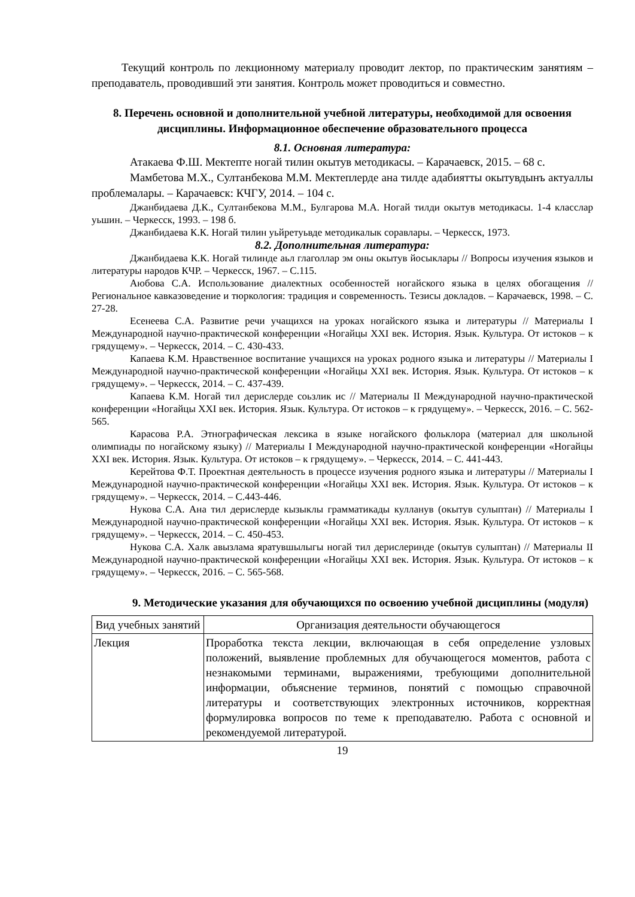Текущий контроль по лекционному материалу проводит лектор, по практическим занятиям – преподаватель, проводивший эти занятия. Контроль может проводиться и совместно.
8. Перечень основной и дополнительной учебной литературы, необходимой для освоения дисциплины. Информационное обеспечение образовательного процесса
8.1. Основная литература:
Атакаева Ф.Ш. Мектепте ногай тилин окытув методикасы. – Карачаевск, 2015. – 68 с.
Мамбетова М.Х., Султанбекова М.М. Мектеплерде ана тилде адабиятты окытувдынъ актуаллы проблемалары. – Карачаевск: КЧГУ, 2014. – 104 с.
Джанбидаева Д.К., Султанбекова М.М., Булгарова М.А. Ногай тилди окытув методикасы. 1-4 класслар уьшин. – Черкесск, 1993. – 198 б.
Джанбидаева К.К. Ногай тилин уьйретуьвде методикалык соравлары. – Черкесск, 1973.
8.2. Дополнительная литература:
Джанбидаева К.К. Ногай тилинде аьл глаголлар эм оны окытув йосыклары // Вопросы изучения языков и литературы народов КЧР. – Черкесск, 1967. – С.115.
Аюбова С.А. Использование диалектных особенностей ногайского языка в целях обогащения // Региональное кавказоведение и тюркология: традиция и современность. Тезисы докладов. – Карачаевск, 1998. – С. 27-28.
Есенеева С.А. Развитие речи учащихся на уроках ногайского языка и литературы // Материалы I Международной научно-практической конференции «Ногайцы XXI век. История. Язык. Культура. От истоков – к грядущему». – Черкесск, 2014. – С. 430-433.
Капаева К.М. Нравственное воспитание учащихся на уроках родного языка и литературы // Материалы I Международной научно-практической конференции «Ногайцы XXI век. История. Язык. Культура. От истоков – к грядущему». – Черкесск, 2014. – С. 437-439.
Капаева К.М. Ногай тил дерислерде соьзлик ис // Материалы II Международной научно-практической конференции «Ногайцы XXI век. История. Язык. Культура. От истоков – к грядущему». – Черкесск, 2016. – С. 562-565.
Карасова Р.А. Этнографическая лексика в языке ногайского фольклора (материал для школьной олимпиады по ногайскому языку) // Материалы I Международной научно-практической конференции «Ногайцы XXI век. История. Язык. Культура. От истоков – к грядущему». – Черкесск, 2014. – С. 441-443.
Керейтова Ф.Т. Проектная деятельность в процессе изучения родного языка и литературы // Материалы I Международной научно-практической конференции «Ногайцы XXI век. История. Язык. Культура. От истоков – к грядущему». – Черкесск, 2014. – С.443-446.
Нукова С.А. Ана тил дерислерде кызыклы грамматикады кулланув (окытув сулыптан) // Материалы I Международной научно-практической конференции «Ногайцы XXI век. История. Язык. Культура. От истоков – к грядущему». – Черкесск, 2014. – С. 450-453.
Нукова С.А. Халк авызлама яратувшылыгы ногай тил дерислеринде (окытув сулыптан) // Материалы II Международной научно-практической конференции «Ногайцы XXI век. История. Язык. Культура. От истоков – к грядущему». – Черкесск, 2016. – С. 565-568.
9. Методические указания для обучающихся по освоению учебной дисциплины (модуля)
| Вид учебных занятий | Организация деятельности обучающегося |
| --- | --- |
| Лекция | Проработка текста лекции, включающая в себя определение узловых положений, выявление проблемных для обучающегося моментов, работа с незнакомыми терминами, выражениями, требующими дополнительной информации, объяснение терминов, понятий с помощью справочной литературы и соответствующих электронных источников, корректная формулировка вопросов по теме к преподавателю. Работа с основной и рекомендуемой литературой. |
19